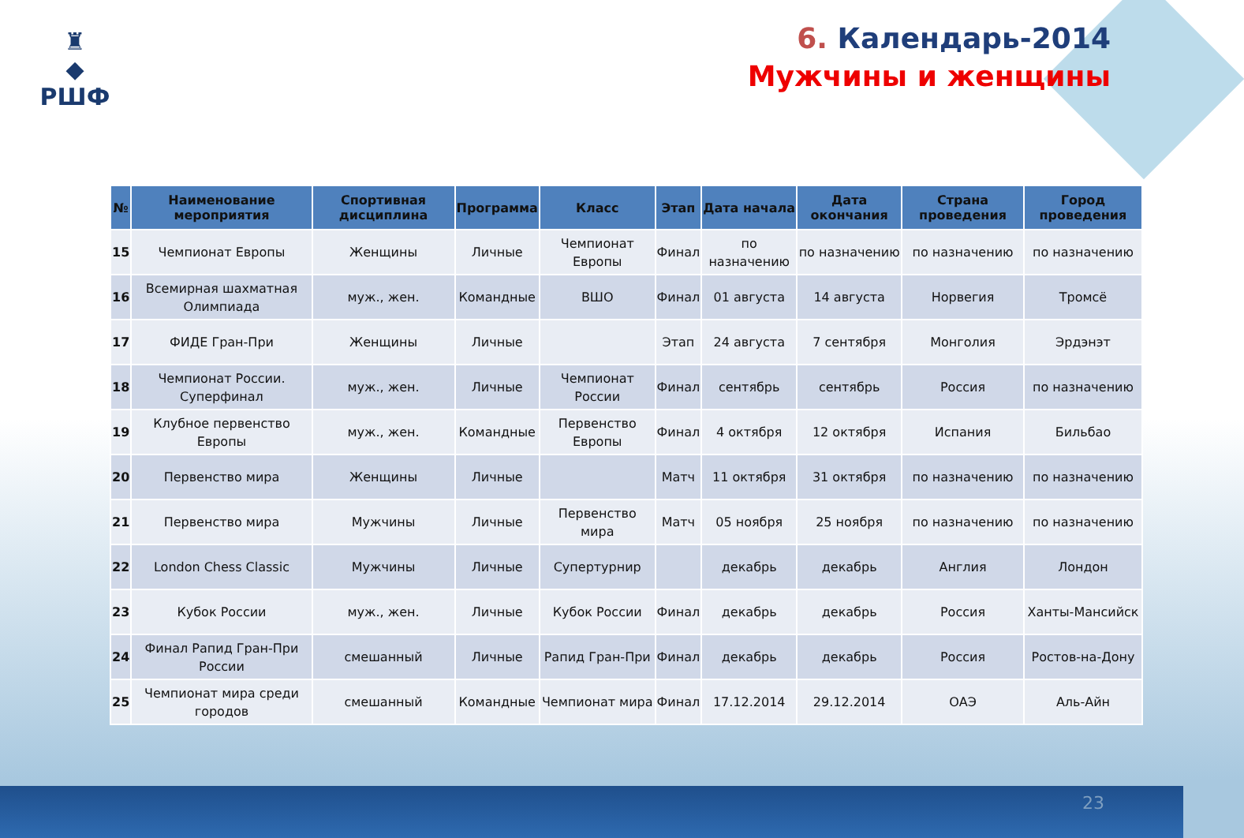♜
◆
РШФ
6. Календарь-2014
Мужчины и женщины
| № | Наименование мероприятия | Спортивная дисциплина | Программа | Класс | Этап | Дата начала | Дата окончания | Страна проведения | Город проведения |
| --- | --- | --- | --- | --- | --- | --- | --- | --- | --- |
| 15 | Чемпионат Европы | Женщины | Личные | Чемпионат Европы | Финал | по назначению | по назначению | по назначению | по назначению |
| 16 | Всемирная шахматная Олимпиада | муж., жен. | Командные | ВШО | Финал | 01 августа | 14 августа | Норвегия | Тромсё |
| 17 | ФИДЕ Гран-При | Женщины | Личные | | Этап | 24 августа | 7 сентября | Монголия | Эрдэнэт |
| 18 | Чемпионат России. Суперфинал | муж., жен. | Личные | Чемпионат России | Финал | сентябрь | сентябрь | Россия | по назначению |
| 19 | Клубное первенство Европы | муж., жен. | Командные | Первенство Европы | Финал | 4 октября | 12 октября | Испания | Бильбао |
| 20 | Первенство мира | Женщины | Личные | | Матч | 11 октября | 31 октября | по назначению | по назначению |
| 21 | Первенство мира | Мужчины | Личные | Первенство мира | Матч | 05 ноября | 25 ноября | по назначению | по назначению |
| 22 | London Chess Classic | Мужчины | Личные | Супертурнир | | декабрь | декабрь | Англия | Лондон |
| 23 | Кубок России | муж., жен. | Личные | Кубок России | Финал | декабрь | декабрь | Россия | Ханты-Мансийск |
| 24 | Финал Рапид Гран-При России | смешанный | Личные | Рапид Гран-При | Финал | декабрь | декабрь | Россия | Ростов-на-Дону |
| 25 | Чемпионат мира среди городов | смешанный | Командные | Чемпионат мира | Финал | 17.12.2014 | 29.12.2014 | ОАЭ | Аль-Айн |
23